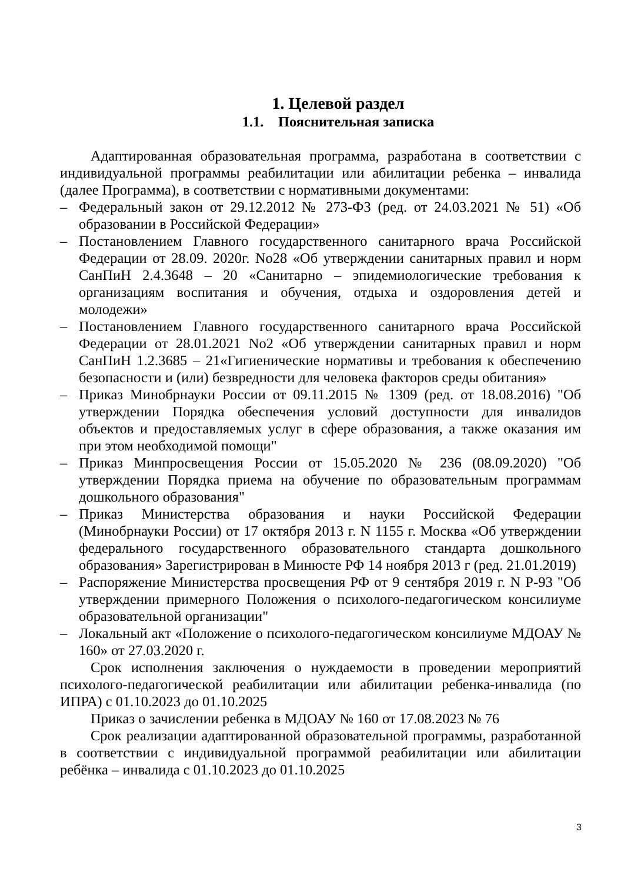1. Целевой раздел
1.1. Пояснительная записка
Адаптированная образовательная программа, разработана в соответствии с индивидуальной программы реабилитации или абилитации ребенка – инвалида (далее Программа), в соответствии с нормативными документами:
– Федеральный закон от 29.12.2012 № 273-ФЗ (ред. от 24.03.2021 № 51) «Об образовании в Российской Федерации»
– Постановлением Главного государственного санитарного врача Российской Федерации от 28.09. 2020г. No28 «Об утверждении санитарных правил и норм СанПиН 2.4.3648 – 20 «Санитарно – эпидемиологические требования к организациям воспитания и обучения, отдыха и оздоровления детей и молодежи»
– Постановлением Главного государственного санитарного врача Российской Федерации от 28.01.2021 No2 «Об утверждении санитарных правил и норм СанПиН 1.2.3685 – 21«Гигиенические нормативы и требования к обеспечению безопасности и (или) безвредности для человека факторов среды обитания»
– Приказ Минобрнауки России от 09.11.2015 № 1309 (ред. от 18.08.2016) "Об утверждении Порядка обеспечения условий доступности для инвалидов объектов и предоставляемых услуг в сфере образования, а также оказания им при этом необходимой помощи"
– Приказ Минпросвещения России от 15.05.2020 № 236 (08.09.2020) "Об утверждении Порядка приема на обучение по образовательным программам дошкольного образования"
– Приказ Министерства образования и науки Российской Федерации (Минобрнауки России) от 17 октября 2013 г. N 1155 г. Москва «Об утверждении федерального государственного образовательного стандарта дошкольного образования» Зарегистрирован в Минюсте РФ 14 ноября 2013 г (ред. 21.01.2019)
– Распоряжение Министерства просвещения РФ от 9 сентября 2019 г. N Р-93 "Об утверждении примерного Положения о психолого-педагогическом консилиуме образовательной организации"
– Локальный акт «Положение о психолого-педагогическом консилиуме МДОАУ № 160» от 27.03.2020 г.
Срок исполнения заключения о нуждаемости в проведении мероприятий психолого-педагогической реабилитации или абилитации ребенка-инвалида (по ИПРА) с 01.10.2023 до 01.10.2025
Приказ о зачислении ребенка в МДОАУ № 160 от 17.08.2023 № 76
Срок реализации адаптированной образовательной программы, разработанной в соответствии с индивидуальной программой реабилитации или абилитации ребёнка – инвалида с 01.10.2023 до 01.10.2025
3